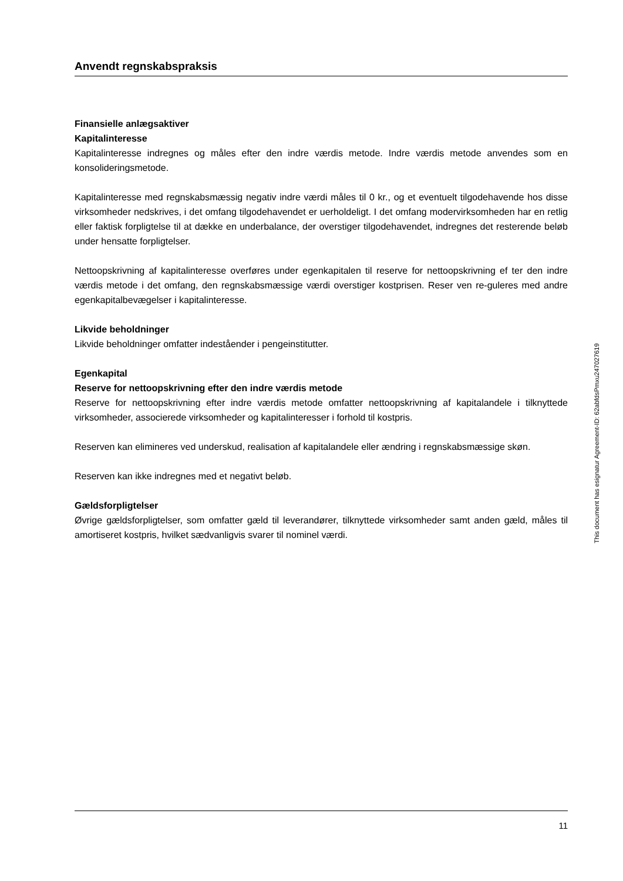Anvendt regnskabspraksis
Finansielle anlægsaktiver
Kapitalinteresse
Kapitalinteresse indregnes og måles efter den indre værdis metode. Indre værdis metode anvendes som en konsolideringsmetode.
Kapitalinteresse med regnskabsmæssig negativ indre værdi måles til 0 kr., og et eventuelt tilgodehavende hos disse virksomheder nedskrives, i det omfang tilgodehavendet er uerholdeligt. I det omfang modervirksomheden har en retlig eller faktisk forpligtelse til at dække en underbalance, der overstiger tilgodehavendet, indregnes det resterende beløb under hensatte forpligtelser.
Nettoopskrivning af kapitalinteresse overføres under egenkapitalen til reserve for nettoopskrivning ef ter den indre værdis metode i det omfang, den regnskabsmæssige værdi overstiger kostprisen. Reser ven re-guleres med andre egenkapitalbevægelser i kapitalinteresse.
Likvide beholdninger
Likvide beholdninger omfatter indeståender i pengeinstitutter.
Egenkapital
Reserve for nettoopskrivning efter den indre værdis metode
Reserve for nettoopskrivning efter indre værdis metode omfatter nettoopskrivning af kapitalandele i tilknyttede virksomheder, associerede virksomheder og kapitalinteresser i forhold til kostpris.
Reserven kan elimineres ved underskud, realisation af kapitalandele eller ændring i regnskabsmæssige skøn.
Reserven kan ikke indregnes med et negativt beløb.
Gældsforpligtelser
Øvrige gældsforpligtelser, som omfatter gæld til leverandører, tilknyttede virksomheder samt anden gæld, måles til amortiseret kostpris, hvilket sædvanligvis svarer til nominel værdi.
This document has esignatur Agreement-ID: 62abfdsPmxu247027619
11